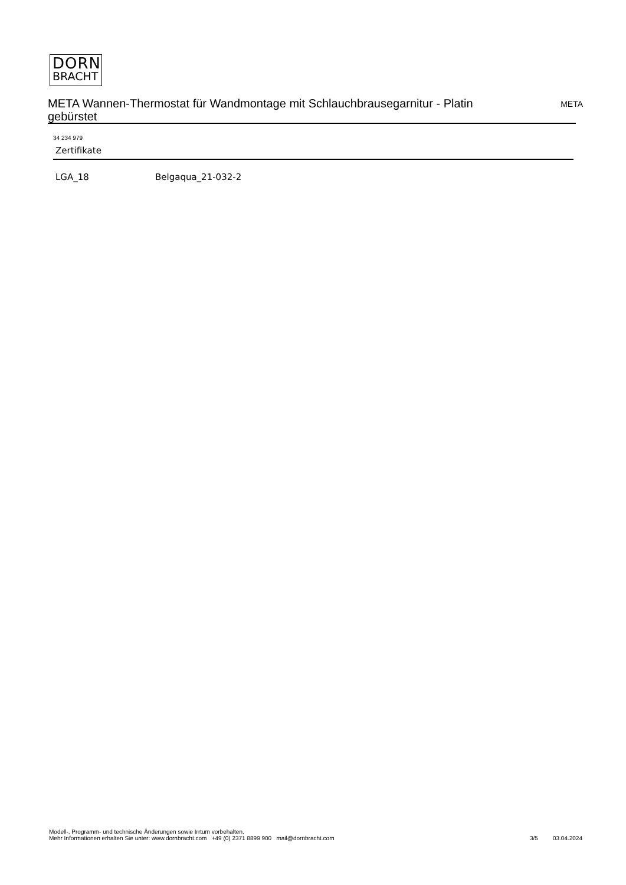DORN
BRACHT
META Wannen-Thermostat für Wandmontage mit Schlauchbrausegarnitur - Platin gebürstet
META
34 234 979
Zertifikate
LGA_18 Belgaqua_21-032-2
Modell-, Programm- und technische Änderungen sowie Irrtum vorbehalten.
Mehr Informationen erhalten Sie unter: www.dornbracht.com +49 (0) 2371 8899 900 mail@dornbracht.com
3/5 03.04.2024